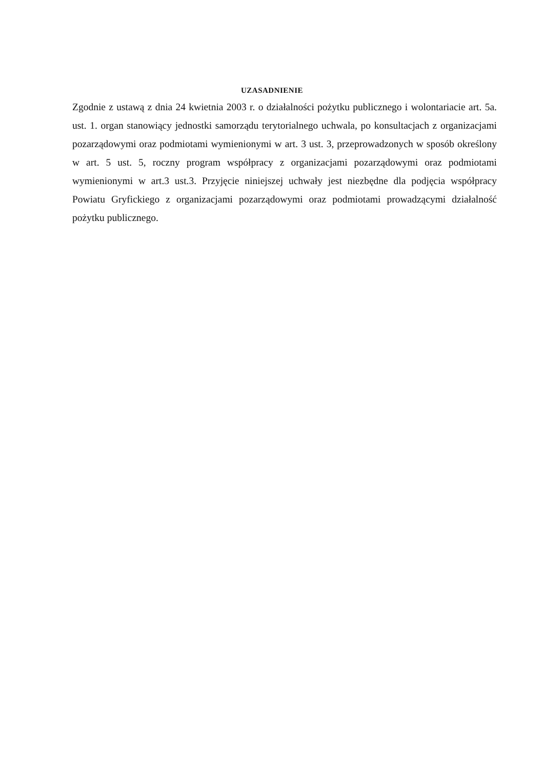UZASADNIENIE
Zgodnie z ustawą z dnia 24 kwietnia 2003 r. o działalności pożytku publicznego i wolontariacie art. 5a. ust. 1. organ stanowiący jednostki samorządu terytorialnego uchwala, po konsultacjach z organizacjami pozarządowymi oraz podmiotami wymienionymi w art. 3 ust. 3, przeprowadzonych w sposób określony w art. 5 ust. 5, roczny program współpracy z organizacjami pozarządowymi oraz podmiotami wymienionymi w art.3 ust.3. Przyjęcie niniejszej uchwały jest niezbędne dla podjęcia współpracy Powiatu Gryfickiego z organizacjami pozarządowymi oraz podmiotami prowadzącymi działalność pożytku publicznego.